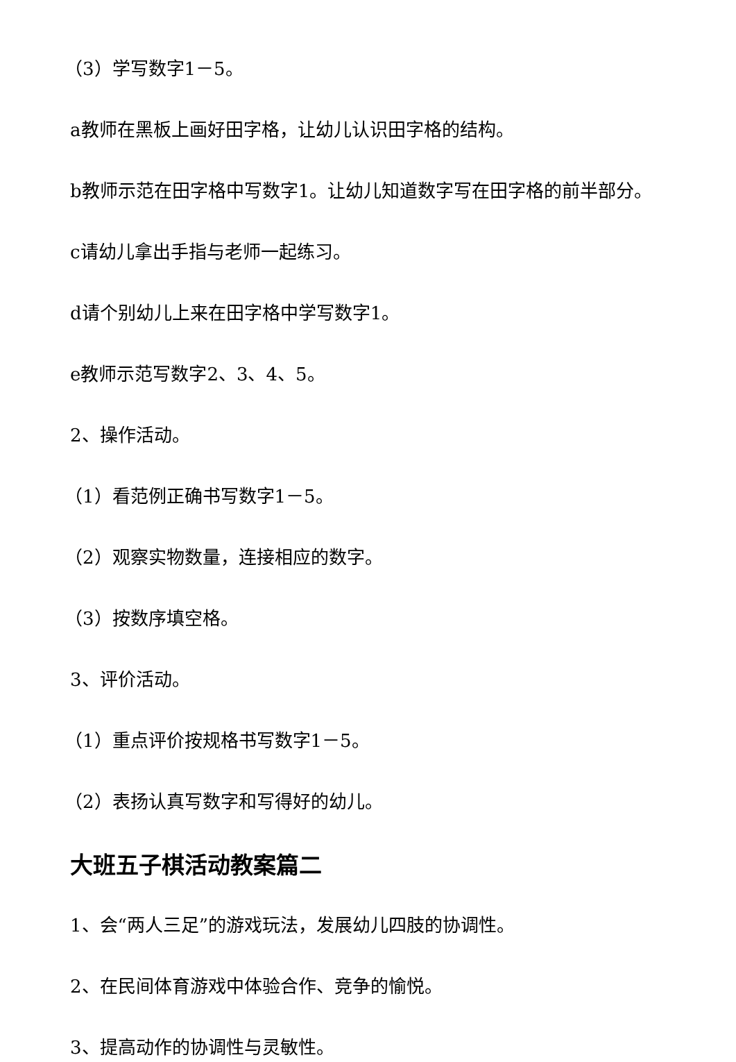（3）学写数字1－5。
a教师在黑板上画好田字格，让幼儿认识田字格的结构。
b教师示范在田字格中写数字1。让幼儿知道数字写在田字格的前半部分。
c请幼儿拿出手指与老师一起练习。
d请个别幼儿上来在田字格中学写数字1。
e教师示范写数字2、3、4、5。
2、操作活动。
（1）看范例正确书写数字1－5。
（2）观察实物数量，连接相应的数字。
（3）按数序填空格。
3、评价活动。
（1）重点评价按规格书写数字1－5。
（2）表扬认真写数字和写得好的幼儿。
大班五子棋活动教案篇二
1、会“两人三足”的游戏玩法，发展幼儿四肢的协调性。
2、在民间体育游戏中体验合作、竞争的愉悦。
3、提高动作的协调性与灵敏性。